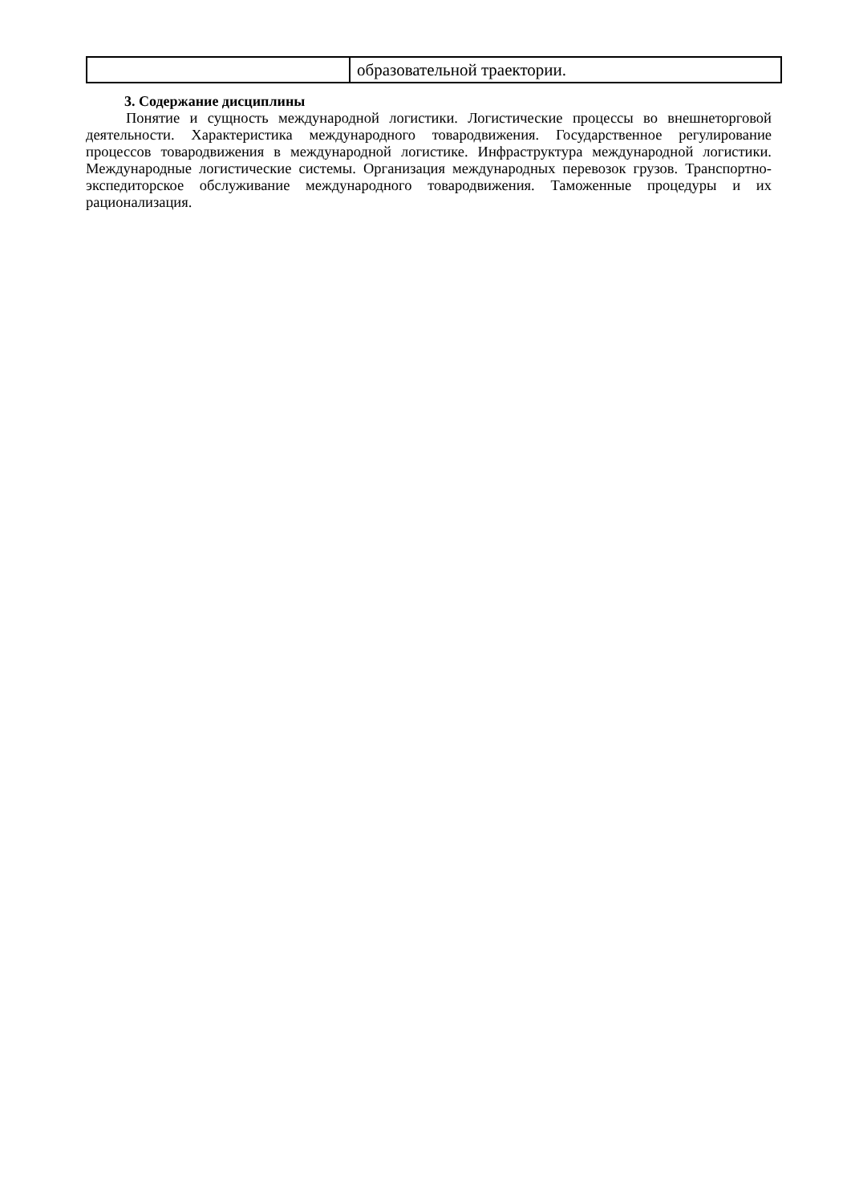| | образовательной траектории. |
3. Содержание дисциплины
Понятие и сущность международной логистики. Логистические процессы во внешнеторговой деятельности. Характеристика международного товародвижения. Государственное регулирование процессов товародвижения в международной логистике. Инфраструктура международной логистики. Международные логистические системы. Организация международных перевозок грузов. Транспортно-экспедиторское обслуживание международного товародвижения. Таможенные процедуры и их рационализация.